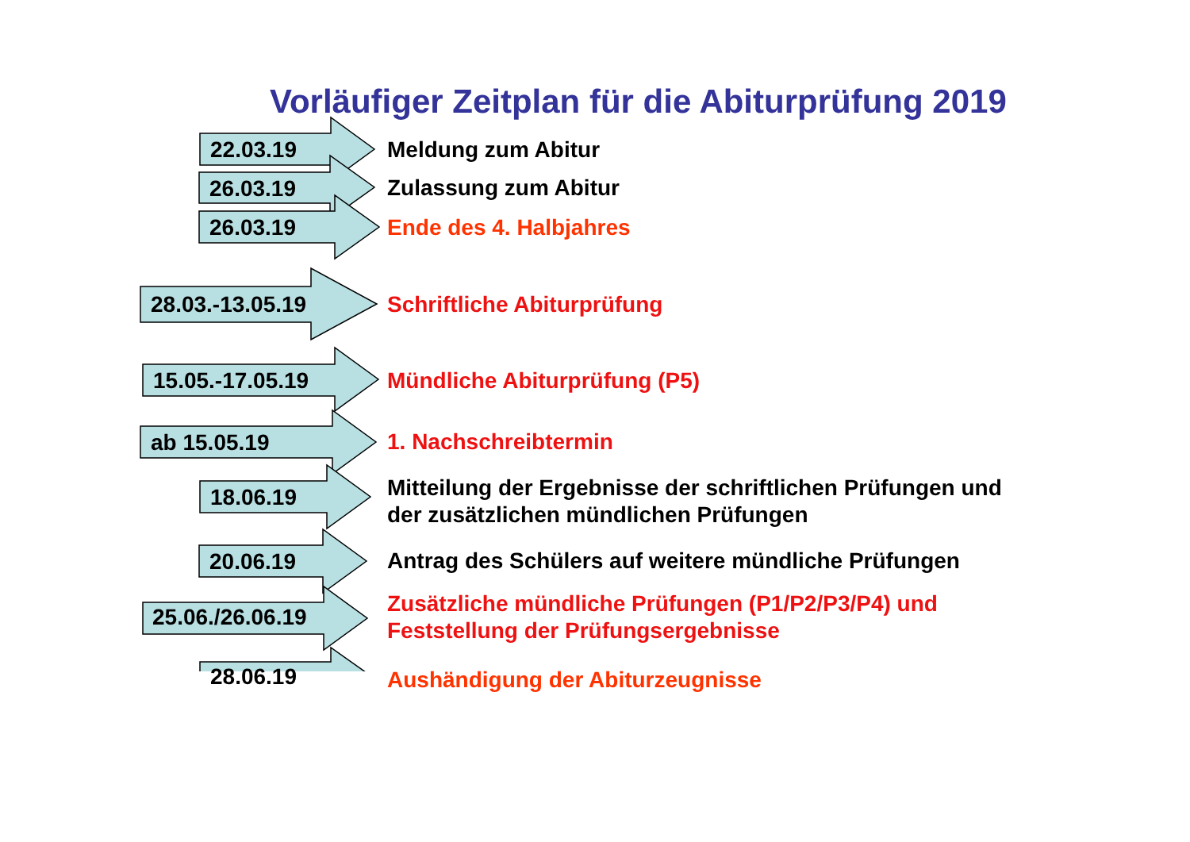Vorläufiger Zeitplan für die Abiturprüfung 2019
22.03.19 Meldung zum Abitur
26.03.19 Zulassung zum Abitur
26.03.19 Ende des 4. Halbjahres
28.03.-13.05.19 Schriftliche Abiturprüfung
15.05.-17.05.19 Mündliche Abiturprüfung (P5)
ab 15.05.19 1. Nachschreibtermin
18.06.19
Mitteilung der Ergebnisse der schriftlichen Prüfungen und
der zusätzlichen mündlichen Prüfungen
20.06.19
Antrag des Schülers auf weitere mündliche Prüfungen
25.06./26.06.19
Zusätzliche mündliche Prüfungen (P1/P2/P3/P4) und
Feststellung der Prüfungsergebnisse
28.06.19
Aushändigung der Abiturzeugnisse